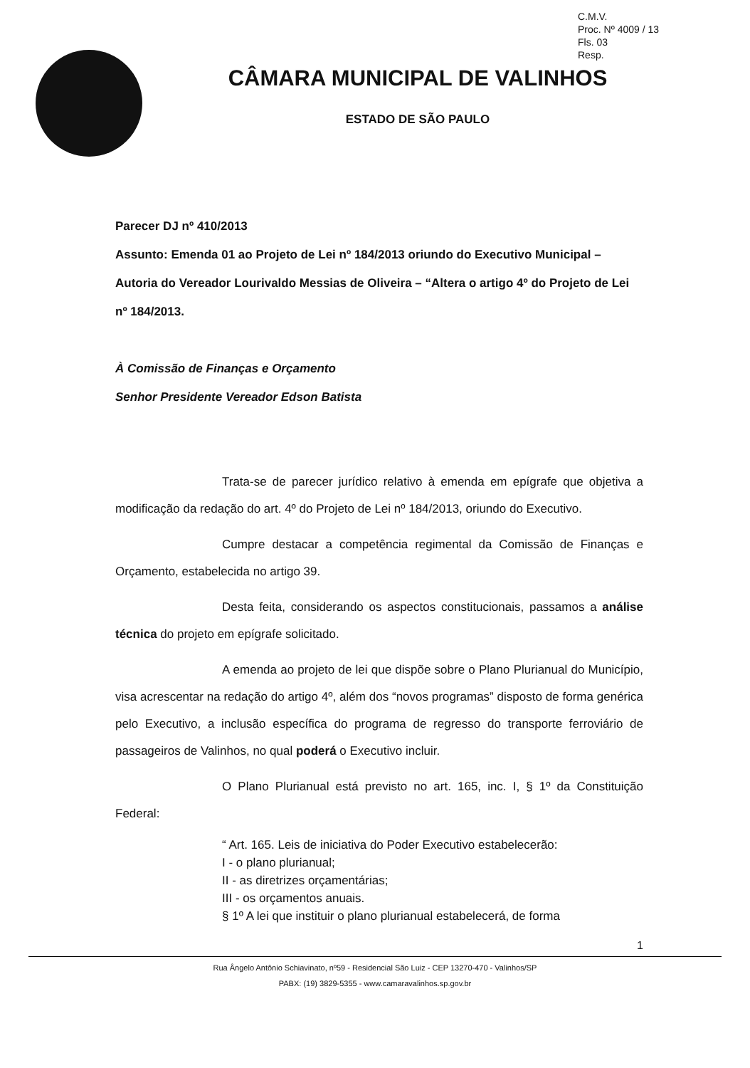C.M.V.
Proc. Nº 4009 / 13
Fls. 03
Resp.
CÂMARA MUNICIPAL DE VALINHOS
ESTADO DE SÃO PAULO
Parecer DJ nº 410/2013
Assunto: Emenda 01 ao Projeto de Lei nº 184/2013 oriundo do Executivo Municipal – Autoria do Vereador Lourivaldo Messias de Oliveira – “Altera o artigo 4º do Projeto de Lei nº 184/2013.
À Comissão de Finanças e Orçamento
Senhor Presidente Vereador Edson Batista
Trata-se de parecer jurídico relativo à emenda em epígrafe que objetiva a modificação da redação do art. 4º do Projeto de Lei nº 184/2013, oriundo do Executivo.
Cumpre destacar a competência regimental da Comissão de Finanças e Orçamento, estabelecida no artigo 39.
Desta feita, considerando os aspectos constitucionais, passamos a análise técnica do projeto em epígrafe solicitado.
A emenda ao projeto de lei que dispõe sobre o Plano Plurianual do Município, visa acrescentar na redação do artigo 4º, além dos “novos programas” disposto de forma genérica pelo Executivo, a inclusão específica do programa de regresso do transporte ferroviário de passageiros de Valinhos, no qual poderá o Executivo incluir.
O Plano Plurianual está previsto no art. 165, inc. I, § 1º da Constituição Federal:
“ Art. 165. Leis de iniciativa do Poder Executivo estabelecerão:
I - o plano plurianual;
II - as diretrizes orçamentárias;
III - os orçamentos anuais.
§ 1º A lei que instituir o plano plurianual estabelecerá, de forma
1
Rua Ângelo Antônio Schiavinato, nº59 - Residencial São Luiz - CEP 13270-470 - Valinhos/SP
PABX: (19) 3829-5355 - www.camaravalinhos.sp.gov.br